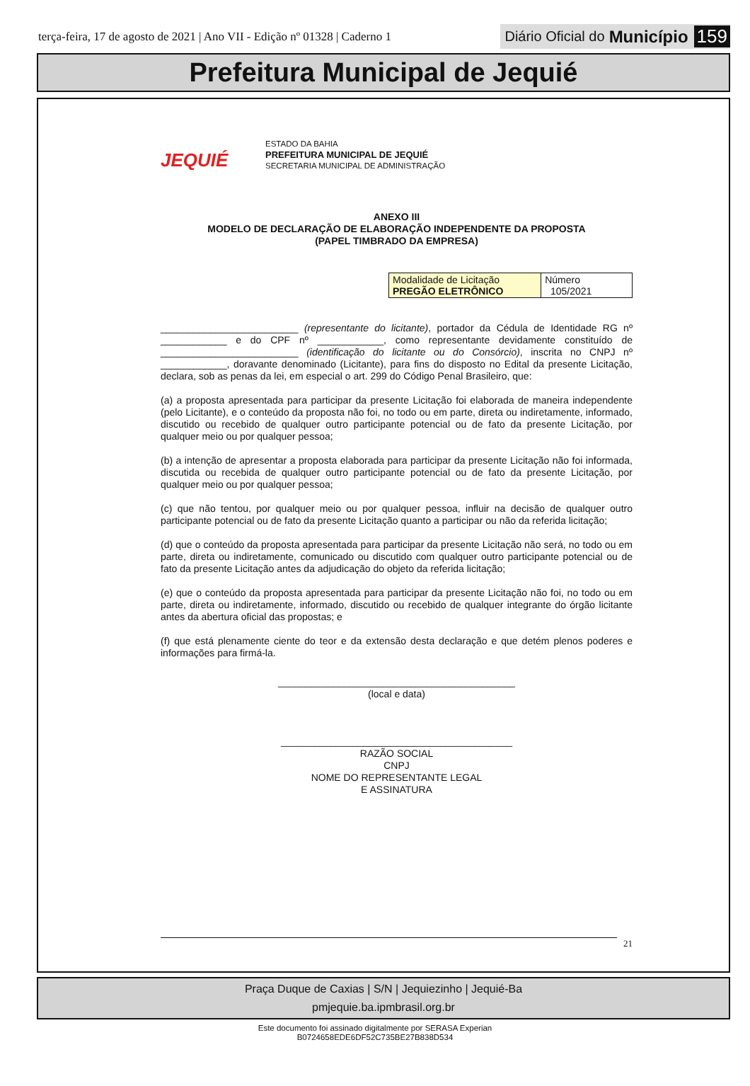terça-feira, 17 de agosto de 2021 | Ano VII - Edição nº 01328 | Caderno 1
Diário Oficial do Município 159
Prefeitura Municipal de Jequié
JEQUIÉ
ESTADO DA BAHIA
PREFEITURA MUNICIPAL DE JEQUIÉ
SECRETARIA MUNICIPAL DE ADMINISTRAÇÃO
ANEXO III
MODELO DE DECLARAÇÃO DE ELABORAÇÃO INDEPENDENTE DA PROPOSTA
(PAPEL TIMBRADO DA EMPRESA)
| Modalidade de Licitação PREGÃO ELETRÔNICO | Número 105/2021 |
_________________________ (representante do licitante), portador da Cédula de Identidade RG nº ____________ e do CPF nº ____________, como representante devidamente constituído de _________________________ (identificação do licitante ou do Consórcio), inscrita no CNPJ nº ____________, doravante denominado (Licitante), para fins do disposto no Edital da presente Licitação, declara, sob as penas da lei, em especial o art. 299 do Código Penal Brasileiro, que:
(a) a proposta apresentada para participar da presente Licitação foi elaborada de maneira independente (pelo Licitante), e o conteúdo da proposta não foi, no todo ou em parte, direta ou indiretamente, informado, discutido ou recebido de qualquer outro participante potencial ou de fato da presente Licitação, por qualquer meio ou por qualquer pessoa;
(b) a intenção de apresentar a proposta elaborada para participar da presente Licitação não foi informada, discutida ou recebida de qualquer outro participante potencial ou de fato da presente Licitação, por qualquer meio ou por qualquer pessoa;
(c) que não tentou, por qualquer meio ou por qualquer pessoa, influir na decisão de qualquer outro participante potencial ou de fato da presente Licitação quanto a participar ou não da referida licitação;
(d) que o conteúdo da proposta apresentada para participar da presente Licitação não será, no todo ou em parte, direta ou indiretamente, comunicado ou discutido com qualquer outro participante potencial ou de fato da presente Licitação antes da adjudicação do objeto da referida licitação;
(e) que o conteúdo da proposta apresentada para participar da presente Licitação não foi, no todo ou em parte, direta ou indiretamente, informado, discutido ou recebido de qualquer integrante do órgão licitante antes da abertura oficial das propostas; e
(f) que está plenamente ciente do teor e da extensão desta declaração e que detém plenos poderes e informações para firmá-la.
___________________________________________
(local e data)
__________________________________________
RAZÃO SOCIAL
CNPJ
NOME DO REPRESENTANTE LEGAL
E ASSINATURA
21
Praça Duque de Caxias | S/N | Jequiezinho | Jequié-Ba
pmjequie.ba.ipmbrasil.org.br
Este documento foi assinado digitalmente por SERASA Experian
B0724658EDE6DF52C735BE27B838D534